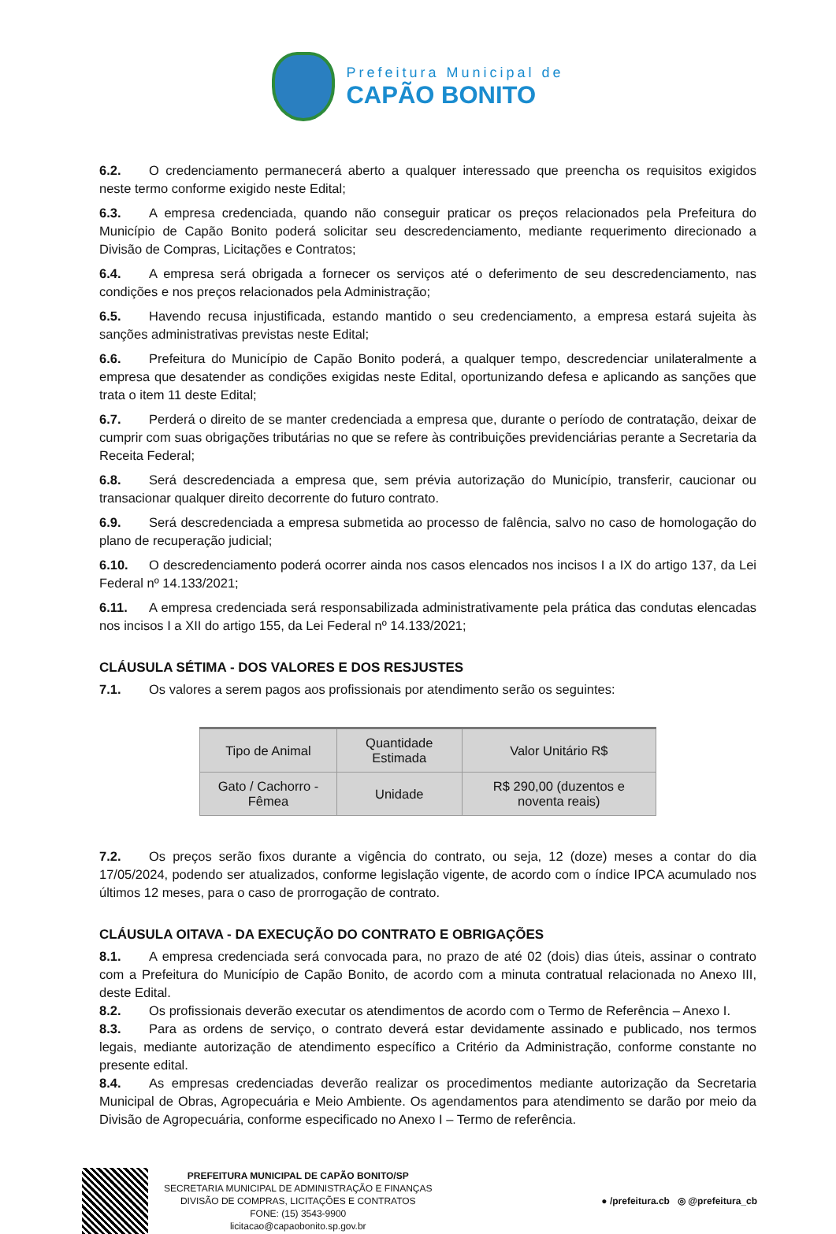Prefeitura Municipal de
CAPÃO BONITO
6.2. O credenciamento permanecerá aberto a qualquer interessado que preencha os requisitos exigidos neste termo conforme exigido neste Edital;
6.3. A empresa credenciada, quando não conseguir praticar os preços relacionados pela Prefeitura do Município de Capão Bonito poderá solicitar seu descredenciamento, mediante requerimento direcionado a Divisão de Compras, Licitações e Contratos;
6.4. A empresa será obrigada a fornecer os serviços até o deferimento de seu descredenciamento, nas condições e nos preços relacionados pela Administração;
6.5. Havendo recusa injustificada, estando mantido o seu credenciamento, a empresa estará sujeita às sanções administrativas previstas neste Edital;
6.6. Prefeitura do Município de Capão Bonito poderá, a qualquer tempo, descredenciar unilateralmente a empresa que desatender as condições exigidas neste Edital, oportunizando defesa e aplicando as sanções que trata o item 11 deste Edital;
6.7. Perderá o direito de se manter credenciada a empresa que, durante o período de contratação, deixar de cumprir com suas obrigações tributárias no que se refere às contribuições previdenciárias perante a Secretaria da Receita Federal;
6.8. Será descredenciada a empresa que, sem prévia autorização do Município, transferir, caucionar ou transacionar qualquer direito decorrente do futuro contrato.
6.9. Será descredenciada a empresa submetida ao processo de falência, salvo no caso de homologação do plano de recuperação judicial;
6.10. O descredenciamento poderá ocorrer ainda nos casos elencados nos incisos I a IX do artigo 137, da Lei Federal nº 14.133/2021;
6.11. A empresa credenciada será responsabilizada administrativamente pela prática das condutas elencadas nos incisos I a XII do artigo 155, da Lei Federal nº 14.133/2021;
CLÁUSULA SÉTIMA - DOS VALORES E DOS RESJUSTES
7.1. Os valores a serem pagos aos profissionais por atendimento serão os seguintes:
| Tipo de Animal | Quantidade Estimada | Valor Unitário R$ |
| --- | --- | --- |
| Gato / Cachorro - Fêmea | Unidade | R$ 290,00 (duzentos e noventa reais) |
7.2. Os preços serão fixos durante a vigência do contrato, ou seja, 12 (doze) meses a contar do dia 17/05/2024, podendo ser atualizados, conforme legislação vigente, de acordo com o índice IPCA acumulado nos últimos 12 meses, para o caso de prorrogação de contrato.
CLÁUSULA OITAVA - DA EXECUÇÃO DO CONTRATO E OBRIGAÇÕES
8.1. A empresa credenciada será convocada para, no prazo de até 02 (dois) dias úteis, assinar o contrato com a Prefeitura do Município de Capão Bonito, de acordo com a minuta contratual relacionada no Anexo III, deste Edital.
8.2. Os profissionais deverão executar os atendimentos de acordo com o Termo de Referência – Anexo I.
8.3. Para as ordens de serviço, o contrato deverá estar devidamente assinado e publicado, nos termos legais, mediante autorização de atendimento específico a Critério da Administração, conforme constante no presente edital.
8.4. As empresas credenciadas deverão realizar os procedimentos mediante autorização da Secretaria Municipal de Obras, Agropecuária e Meio Ambiente. Os agendamentos para atendimento se darão por meio da Divisão de Agropecuária, conforme especificado no Anexo I – Termo de referência.
PREFEITURA MUNICIPAL DE CAPÃO BONITO/SP
SECRETARIA MUNICIPAL DE ADMINISTRAÇÃO E FINANÇAS
DIVISÃO DE COMPRAS, LICITAÇÕES E CONTRATOS
FONE: (15) 3543-9900
licitacao@capaobonito.sp.gov.br
● /prefeitura.cb ◎ @prefeitura_cb